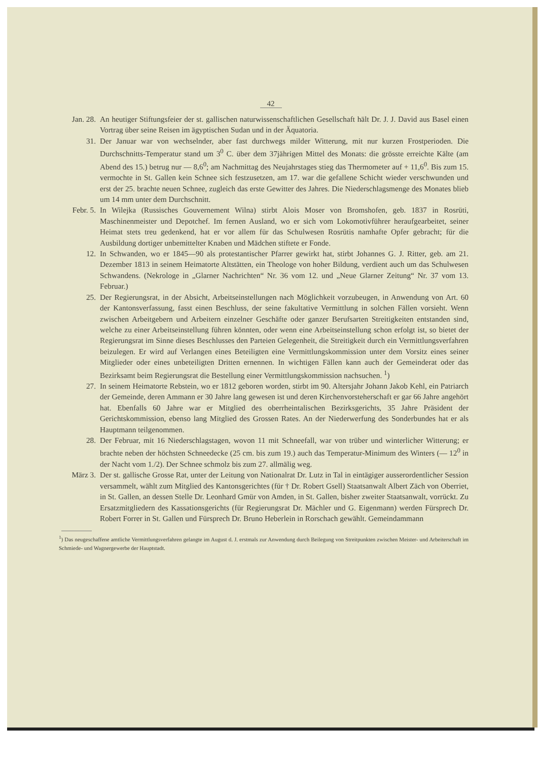42
Jan. 28. An heutiger Stiftungsfeier der st. gallischen naturwissenschaftlichen Gesellschaft hält Dr. J. J. David aus Basel einen Vortrag über seine Reisen im ägyptischen Sudan und in der Äquatoria.
31. Der Januar war von wechselnder, aber fast durchwegs milder Witterung, mit nur kurzen Frostperioden. Die Durchschnitts-Temperatur stand um 3<sup>0</sup> C. über dem 37jährigen Mittel des Monats: die grösste erreichte Kälte (am Abend des 15.) betrug nur — 8,6<sup>0</sup>; am Nachmittag des Neujahrstages stieg das Thermometer auf + 11,6<sup>0</sup>. Bis zum 15. vermochte in St. Gallen kein Schnee sich festzusetzen, am 17. war die gefallene Schicht wieder verschwunden und erst der 25. brachte neuen Schnee, zugleich das erste Gewitter des Jahres. Die Niederschlagsmenge des Monates blieb um 14 mm unter dem Durchschnitt.
Febr. 5. In Wilejka (Russisches Gouvernement Wilna) stirbt Alois Moser von Bromshofen, geb. 1837 in Rosrüti, Maschinenmeister und Depotchef. Im fernen Ausland, wo er sich vom Lokomotivführer heraufgearbeitet, seiner Heimat stets treu gedenkend, hat er vor allem für das Schulwesen Rosrütis namhafte Opfer gebracht; für die Ausbildung dortiger unbemittelter Knaben und Mädchen stiftete er Fonde.
12. In Schwanden, wo er 1845—90 als protestantischer Pfarrer gewirkt hat, stirbt Johannes G. J. Ritter, geb. am 21. Dezember 1813 in seinem Heimatorte Altstätten, ein Theologe von hoher Bildung, verdient auch um das Schulwesen Schwandens. (Nekrologe in „Glarner Nachrichten“ Nr. 36 vom 12. und „Neue Glarner Zeitung“ Nr. 37 vom 13. Februar.)
25. Der Regierungsrat, in der Absicht, Arbeitseinstellungen nach Möglichkeit vorzubeugen, in Anwendung von Art. 60 der Kantonsverfassung, fasst einen Beschluss, der seine fakultative Vermittlung in solchen Fällen vorsieht. Wenn zwischen Arbeitgebern und Arbeitern einzelner Geschäfte oder ganzer Berufsarten Streitigkeiten entstanden sind, welche zu einer Arbeitseinstellung führen könnten, oder wenn eine Arbeitseinstellung schon erfolgt ist, so bietet der Regierungsrat im Sinne dieses Beschlusses den Parteien Gelegenheit, die Streitigkeit durch ein Vermittlungsverfahren beizulegen. Er wird auf Verlangen eines Beteiligten eine Vermittlungskommission unter dem Vorsitz eines seiner Mitglieder oder eines unbeteiligten Dritten ernennen. In wichtigen Fällen kann auch der Gemeinderat oder das Bezirksamt beim Regierungsrat die Bestellung einer Vermittlungskommission nachsuchen. <sup>1</sup>)
27. In seinem Heimatorte Rebstein, wo er 1812 geboren worden, stirbt im 90. Altersjahr Johann Jakob Kehl, ein Patriarch der Gemeinde, deren Ammann er 30 Jahre lang gewesen ist und deren Kirchenvorsteherschaft er gar 66 Jahre angehört hat. Ebenfalls 60 Jahre war er Mitglied des oberrheintalischen Bezirksgerichts, 35 Jahre Präsident der Gerichtskommission, ebenso lang Mitglied des Grossen Rates. An der Niederwerfung des Sonderbundes hat er als Hauptmann teilgenommen.
28. Der Februar, mit 16 Niederschlagstagen, wovon 11 mit Schneefall, war von trüber und winterlicher Witterung; er brachte neben der höchsten Schneedecke (25 cm. bis zum 19.) auch das Temperatur-Minimum des Winters (— 12<sup>0</sup> in der Nacht vom 1./2). Der Schnee schmolz bis zum 27. allmälig weg.
März 3. Der st. gallische Grosse Rat, unter der Leitung von Nationalrat Dr. Lutz in Tal in eintägiger ausserordentlicher Session versammelt, wählt zum Mitglied des Kantonsgerichtes (für † Dr. Robert Gsell) Staatsanwalt Albert Zäch von Oberriet, in St. Gallen, an dessen Stelle Dr. Leonhard Gmür von Amden, in St. Gallen, bisher zweiter Staatsanwalt, vorrückt. Zu Ersatzmitgliedern des Kassationsgerichts (für Regierungsrat Dr. Mächler und G. Eigenmann) werden Fürsprech Dr. Robert Forrer in St. Gallen und Fürsprech Dr. Bruno Heberlein in Rorschach gewählt. Gemeindammann
<sup>1</sup>) Das neugeschaffene amtliche Vermittlungsverfahren gelangte im August d. J. erstmals zur Anwendung durch Beilegung von Streitpunkten zwischen Meister- und Arbeiterschaft im Schmiede- und Wagnergewerbe der Hauptstadt.